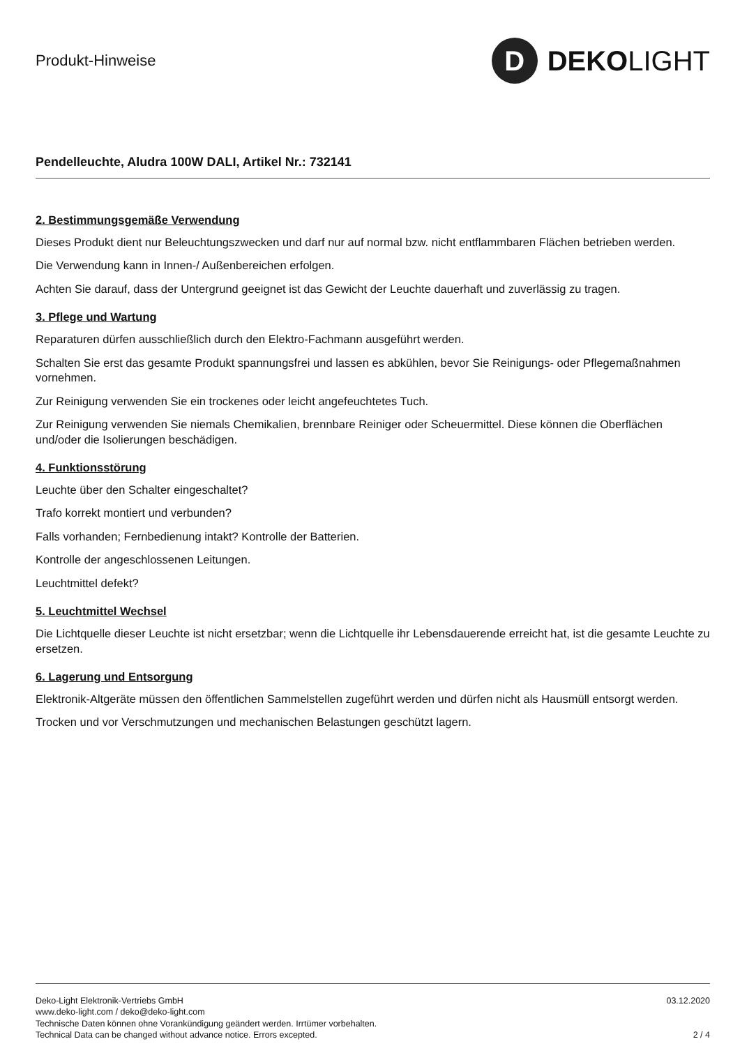Produkt-Hinweise
D
DEKOLIGHT
Pendelleuchte, Aludra 100W DALI, Artikel Nr.: 732141
2. Bestimmungsgemäße Verwendung
Dieses Produkt dient nur Beleuchtungszwecken und darf nur auf normal bzw. nicht entflammbaren Flächen betrieben werden.
Die Verwendung kann in Innen-/ Außenbereichen erfolgen.
Achten Sie darauf, dass der Untergrund geeignet ist das Gewicht der Leuchte dauerhaft und zuverlässig zu tragen.
3. Pflege und Wartung
Reparaturen dürfen ausschließlich durch den Elektro-Fachmann ausgeführt werden.
Schalten Sie erst das gesamte Produkt spannungsfrei und lassen es abkühlen, bevor Sie Reinigungs- oder Pflegemaßnahmen vornehmen.
Zur Reinigung verwenden Sie ein trockenes oder leicht angefeuchtetes Tuch.
Zur Reinigung verwenden Sie niemals Chemikalien, brennbare Reiniger oder Scheuermittel. Diese können die Oberflächen und/oder die Isolierungen beschädigen.
4. Funktionsstörung
Leuchte über den Schalter eingeschaltet?
Trafo korrekt montiert und verbunden?
Falls vorhanden; Fernbedienung intakt? Kontrolle der Batterien.
Kontrolle der angeschlossenen Leitungen.
Leuchtmittel defekt?
5. Leuchtmittel Wechsel
Die Lichtquelle dieser Leuchte ist nicht ersetzbar; wenn die Lichtquelle ihr Lebensdauerende erreicht hat, ist die gesamte Leuchte zu ersetzen.
6. Lagerung und Entsorgung
Elektronik-Altgeräte müssen den öffentlichen Sammelstellen zugeführt werden und dürfen nicht als Hausmüll entsorgt werden.
Trocken und vor Verschmutzungen und mechanischen Belastungen geschützt lagern.
Deko-Light Elektronik-Vertriebs GmbH
www.deko-light.com / deko@deko-light.com
Technische Daten können ohne Vorankündigung geändert werden. Irrtümer vorbehalten.
Technical Data can be changed without advance notice. Errors excepted.
03.12.2020
2 / 4